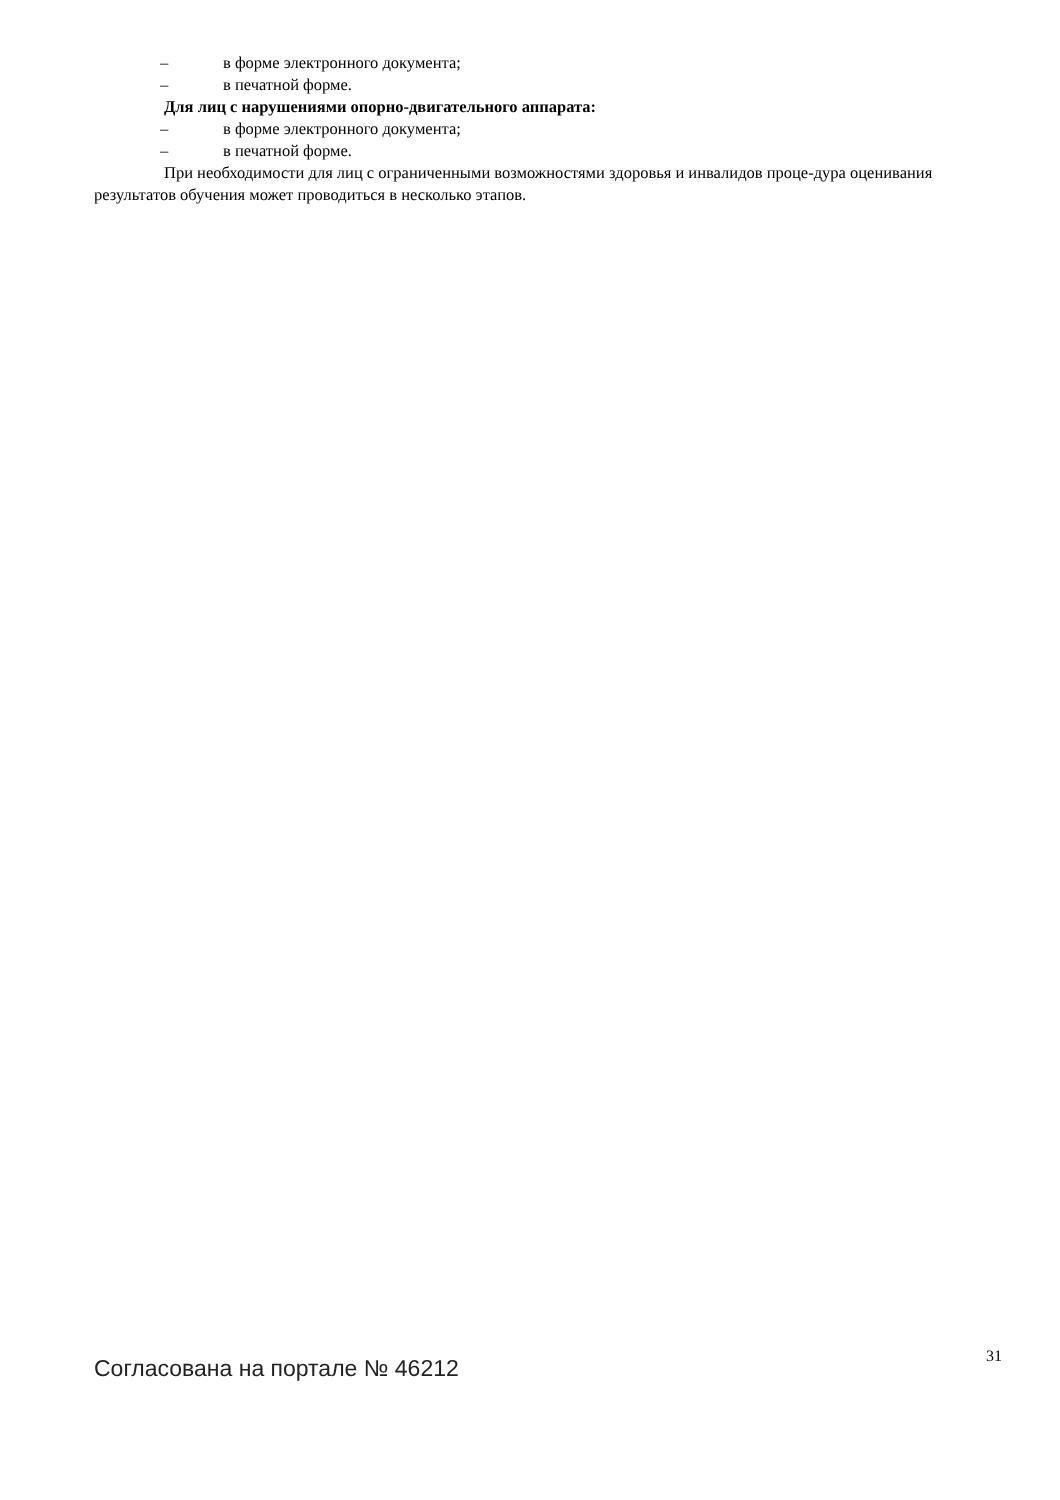– в форме электронного документа;
– в печатной форме.
Для лиц с нарушениями опорно-двигательного аппарата:
– в форме электронного документа;
– в печатной форме.
При необходимости для лиц с ограниченными возможностями здоровья и инвалидов проце-дура оценивания результатов обучения может проводиться в несколько этапов.
Согласована на портале № 46212
31